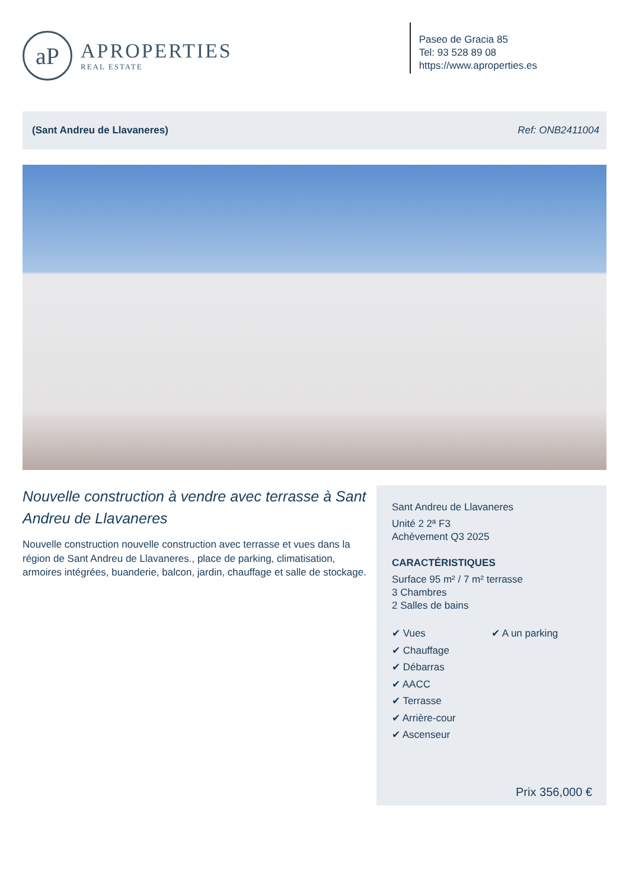aP
APROPERTIES
REAL ESTATE
Paseo de Gracia 85
Tel: 93 528 89 08
https://www.aproperties.es
(Sant Andreu de Llavaneres) Ref: ONB2411004
Nouvelle construction à vendre avec terrasse à Sant Andreu de Llavaneres
Nouvelle construction nouvelle construction avec terrasse et vues dans la région de Sant Andreu de Llavaneres., place de parking, climatisation, armoires intégrées, buanderie, balcon, jardin, chauffage et salle de stockage.
Sant Andreu de Llavaneres
Unité 2 2ª F3
Achèvement Q3 2025
CARACTÉRISTIQUES
Surface 95 m² / 7 m² terrasse
3 Chambres
2 Salles de bains
✔ Vues
✔ Chauffage
✔ Débarras
✔ AACC
✔ Terrasse
✔ Arrière-cour
✔ Ascenseur
✔ A un parking
Prix 356,000 €